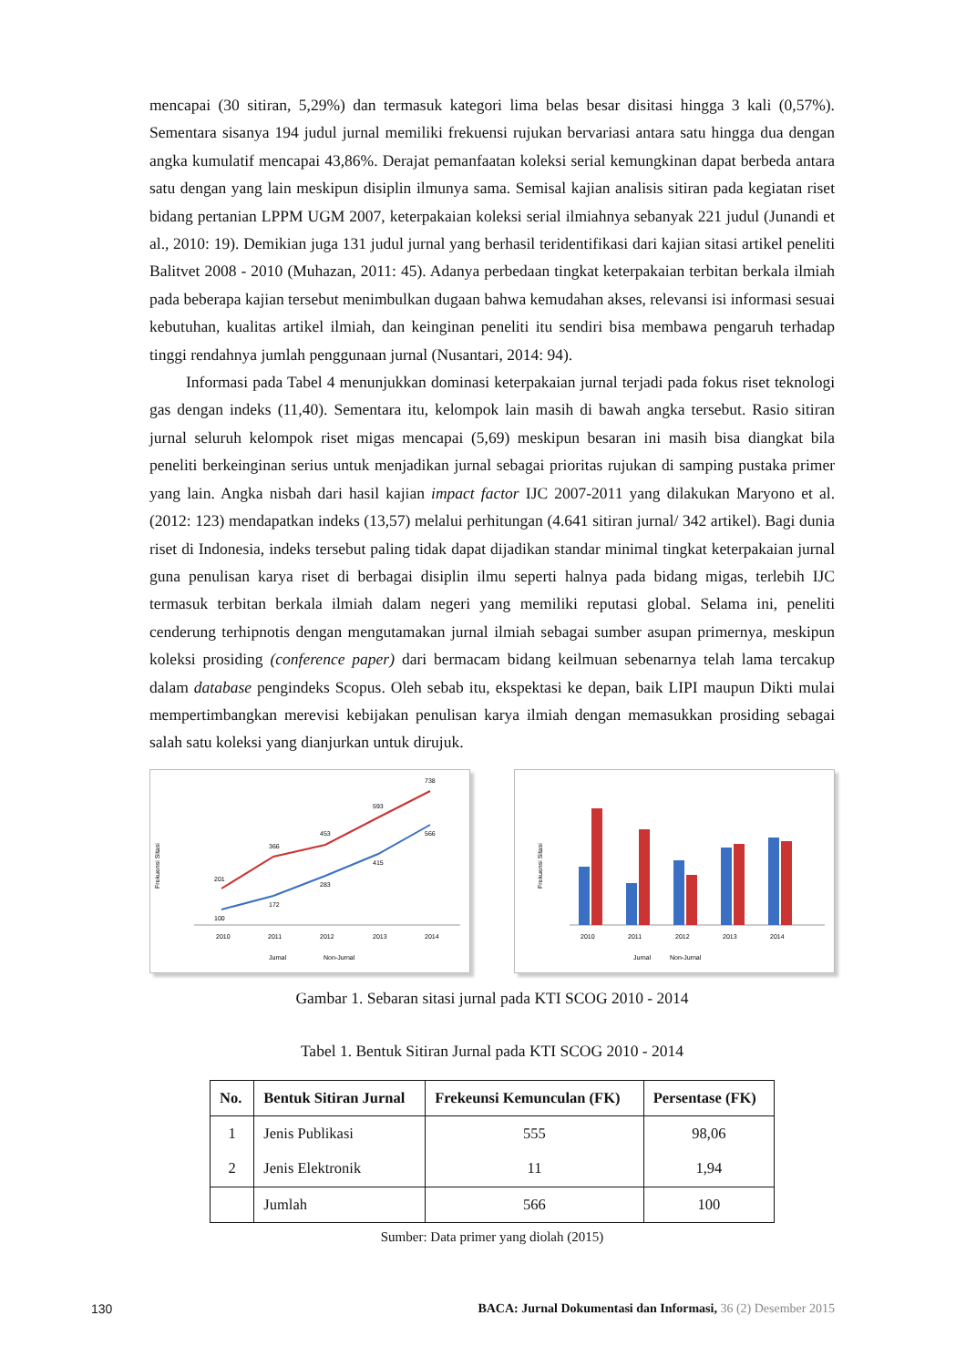mencapai (30 sitiran, 5,29%) dan termasuk kategori lima belas besar disitasi hingga 3 kali (0,57%). Sementara sisanya 194 judul jurnal memiliki frekuensi rujukan bervariasi antara satu hingga dua dengan angka kumulatif mencapai 43,86%. Derajat pemanfaatan koleksi serial kemungkinan dapat berbeda antara satu dengan yang lain meskipun disiplin ilmunya sama. Semisal kajian analisis sitiran pada kegiatan riset bidang pertanian LPPM UGM 2007, keterpakaian koleksi serial ilmiahnya sebanyak 221 judul (Junandi et al., 2010: 19). Demikian juga 131 judul jurnal yang berhasil teridentifikasi dari kajian sitasi artikel peneliti Balitvet 2008 - 2010 (Muhazan, 2011: 45). Adanya perbedaan tingkat keterpakaian terbitan berkala ilmiah pada beberapa kajian tersebut menimbulkan dugaan bahwa kemudahan akses, relevansi isi informasi sesuai kebutuhan, kualitas artikel ilmiah, dan keinginan peneliti itu sendiri bisa membawa pengaruh terhadap tinggi rendahnya jumlah penggunaan jurnal (Nusantari, 2014: 94).
Informasi pada Tabel 4 menunjukkan dominasi keterpakaian jurnal terjadi pada fokus riset teknologi gas dengan indeks (11,40). Sementara itu, kelompok lain masih di bawah angka tersebut. Rasio sitiran jurnal seluruh kelompok riset migas mencapai (5,69) meskipun besaran ini masih bisa diangkat bila peneliti berkeinginan serius untuk menjadikan jurnal sebagai prioritas rujukan di samping pustaka primer yang lain. Angka nisbah dari hasil kajian impact factor IJC 2007-2011 yang dilakukan Maryono et al. (2012: 123) mendapatkan indeks (13,57) melalui perhitungan (4.641 sitiran jurnal/ 342 artikel). Bagi dunia riset di Indonesia, indeks tersebut paling tidak dapat dijadikan standar minimal tingkat keterpakaian jurnal guna penulisan karya riset di berbagai disiplin ilmu seperti halnya pada bidang migas, terlebih IJC termasuk terbitan berkala ilmiah dalam negeri yang memiliki reputasi global. Selama ini, peneliti cenderung terhipnotis dengan mengutamakan jurnal ilmiah sebagai sumber asupan primernya, meskipun koleksi prosiding (conference paper) dari bermacam bidang keilmuan sebenarnya telah lama tercakup dalam database pengindeks Scopus. Oleh sebab itu, ekspektasi ke depan, baik LIPI maupun Dikti mulai mempertimbangkan merevisi kebijakan penulisan karya ilmiah dengan memasukkan prosiding sebagai salah satu koleksi yang dianjurkan untuk dirujuk.
Frekuensi Sitasi
2010
2011
2012
2013
2014
100
172
283
415
566
201
366
453
593
738
Jurnal
Non-Jurnal
Frekuensi Sitasi
2010
2011
2012
2013
2014
Jurnal
Non-Jurnal
Gambar 1. Sebaran sitasi jurnal pada KTI SCOG 2010 - 2014
Tabel 1. Bentuk Sitiran Jurnal pada KTI SCOG 2010 - 2014
| No. | Bentuk Sitiran Jurnal | Frekeunsi Kemunculan (FK) | Persentase (FK) |
| --- | --- | --- | --- |
| 1 | Jenis Publikasi | 555 | 98,06 |
| 2 | Jenis Elektronik | 11 | 1,94 |
| | Jumlah | 566 | 100 |
Sumber: Data primer yang diolah (2015)
130 BACA: Jurnal Dokumentasi dan Informasi, 36 (2) Desember 2015